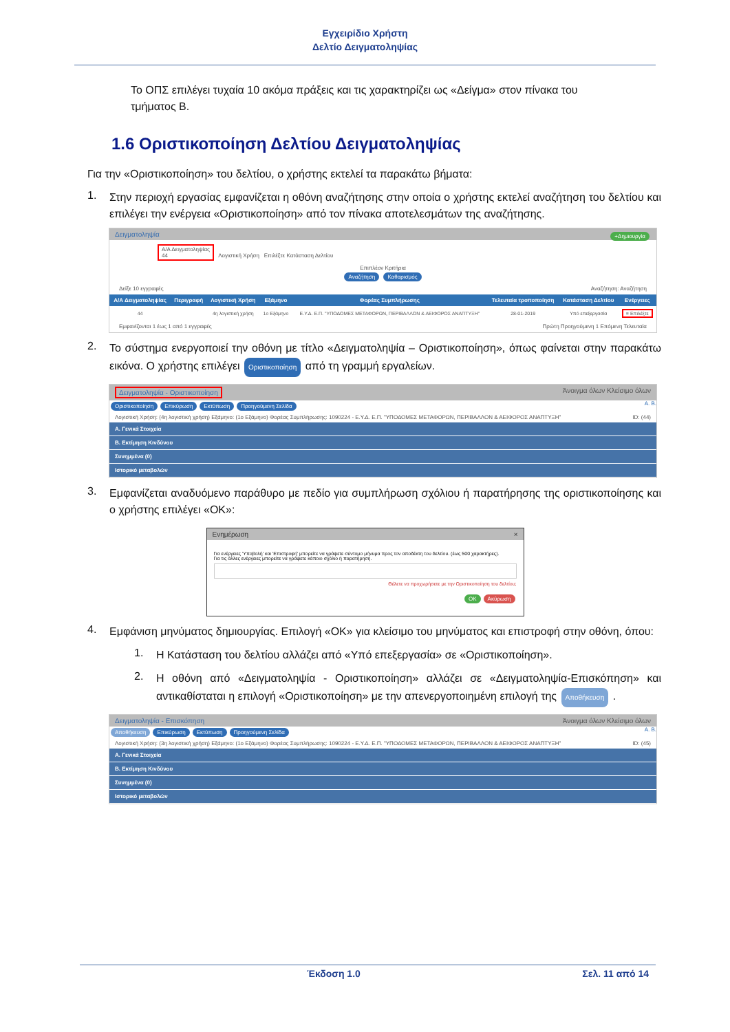Εγχειρίδιο Χρήστη
Δελτίο Δειγματοληψίας
Το ΟΠΣ επιλέγει τυχαία 10 ακόμα πράξεις και τις χαρακτηρίζει ως «Δείγμα» στον πίνακα του τμήματος Β.
1.6 Οριστικοποίηση Δελτίου Δειγματοληψίας
Για την «Οριστικοποίηση» του δελτίου, ο χρήστης εκτελεί τα παρακάτω βήματα:
1.
Στην περιοχή εργασίας εμφανίζεται η οθόνη αναζήτησης στην οποία ο χρήστης εκτελεί αναζήτηση του δελτίου και επιλέγει την ενέργεια «Οριστικοποίηση» από τον πίνακα αποτελεσμάτων της αναζήτησης.
Δειγματοληψία +Δημιουργία
Α/Α Δειγματοληψίας
44 Λογιστική Χρήση Επιλέξτε Κατάσταση Δελτίου
Επιπλέον Κριτήρια
Αναζήτηση Καθαρισμός
Δείξε 10 εγγραφές Αναζήτηση: Αναζήτηση
| Α/Α Δειγματοληψίας | Περιγραφή | Λογιστική Χρήση | Εξάμηνο | Φορέας Συμπλήρωσης | Τελευταία τροποποίηση | Κατάσταση Δελτίου | Ενέργειες |
| --- | --- | --- | --- | --- | --- | --- | --- |
| 44 | | 4η λογιστική χρήση | 1ο Εξάμηνο | Ε.Υ.Δ. Ε.Π. "ΥΠΟΔΟΜΕΣ ΜΕΤΑΦΟΡΩΝ, ΠΕΡΙΒΑΛΛΟΝ & ΑΕΙΦΟΡΟΣ ΑΝΑΠΤΥΞΗ" | 28-01-2019 | Υπό επεξεργασία | ≡ Επιλέξτε |
Εμφανίζονται 1 έως 1 από 1 εγγραφές Πρώτη Προηγούμενη 1 Επόμενη Τελευταία
2.
Το σύστημα ενεργοποιεί την οθόνη με τίτλο «Δειγματοληψία – Οριστικοποίηση», όπως φαίνεται στην παρακάτω εικόνα. Ο χρήστης επιλέγει Οριστικοποίηση από τη γραμμή εργαλείων.
Δειγματοληψία - Οριστικοποίηση Άνοιγμα όλων Κλείσιμο όλων
Οριστικοποίηση Επικύρωση Εκτύπωση Προηγούμενη Σελίδα Α. Β.
Λογιστική Χρήση: (4η λογιστική χρήση) Εξάμηνο: (1ο Εξάμηνο) Φορέας Συμπλήρωσης: 1090224 - Ε.Υ.Δ. Ε.Π. "ΥΠΟΔΟΜΕΣ ΜΕΤΑΦΟΡΩΝ, ΠΕΡΙΒΑΛΛΟΝ & ΑΕΙΦΟΡΟΣ ΑΝΑΠΤΥΞΗ" ID: (44)
Α. Γενικά Στοιχεία
Β. Εκτίμηση Κινδύνου
Συνημμένα (0)
Ιστορικό μεταβολών
3.
Εμφανίζεται αναδυόμενο παράθυρο με πεδίο για συμπλήρωση σχόλιου ή παρατήρησης της οριστικοποίησης και ο χρήστης επιλέγει «ΟΚ»:
Ενημέρωση ×
Για ενέργειες 'Υποβολή' και 'Επιστροφή' μπορείτε να γράψετε σύντομο μήνυμα προς τον αποδέκτη του δελτίου. (έως 500 χαρακτήρες).
Για τις άλλες ενέργειες μπορείτε να γράψετε κάποιο σχόλιο ή παρατήρηση.
Θέλετε να προχωρήσετε με την Οριστικοποίηση του δελτίου;
OK Ακύρωση
4.
Εμφάνιση μηνύματος δημιουργίας. Επιλογή «ΟΚ» για κλείσιμο του μηνύματος και επιστροφή στην οθόνη, όπου:
1.
Η Κατάσταση του δελτίου αλλάζει από «Υπό επεξεργασία» σε «Οριστικοποίηση».
2.
Η οθόνη από «Δειγματοληψία - Οριστικοποίηση» αλλάζει σε «Δειγματοληψία-Επισκόπηση» και αντικαθίσταται η επιλογή «Οριστικοποίηση» με την απενεργοποιημένη επιλογή της Αποθήκευση .
Δειγματοληψία - Επισκόπηση Άνοιγμα όλων Κλείσιμο όλων
Αποθήκευση Επικύρωση Εκτύπωση Προηγούμενη Σελίδα Α. Β.
Λογιστική Χρήση: (3η λογιστική χρήση) Εξάμηνο: (1ο Εξάμηνο) Φορέας Συμπλήρωσης: 1090224 - Ε.Υ.Δ. Ε.Π. "ΥΠΟΔΟΜΕΣ ΜΕΤΑΦΟΡΩΝ, ΠΕΡΙΒΑΛΛΟΝ & ΑΕΙΦΟΡΟΣ ΑΝΑΠΤΥΞΗ" ID: (45)
Α. Γενικά Στοιχεία
Β. Εκτίμηση Κινδύνου
Συνημμένα (0)
Ιστορικό μεταβολών
Έκδοση 1.0 Σελ. 11 από 14